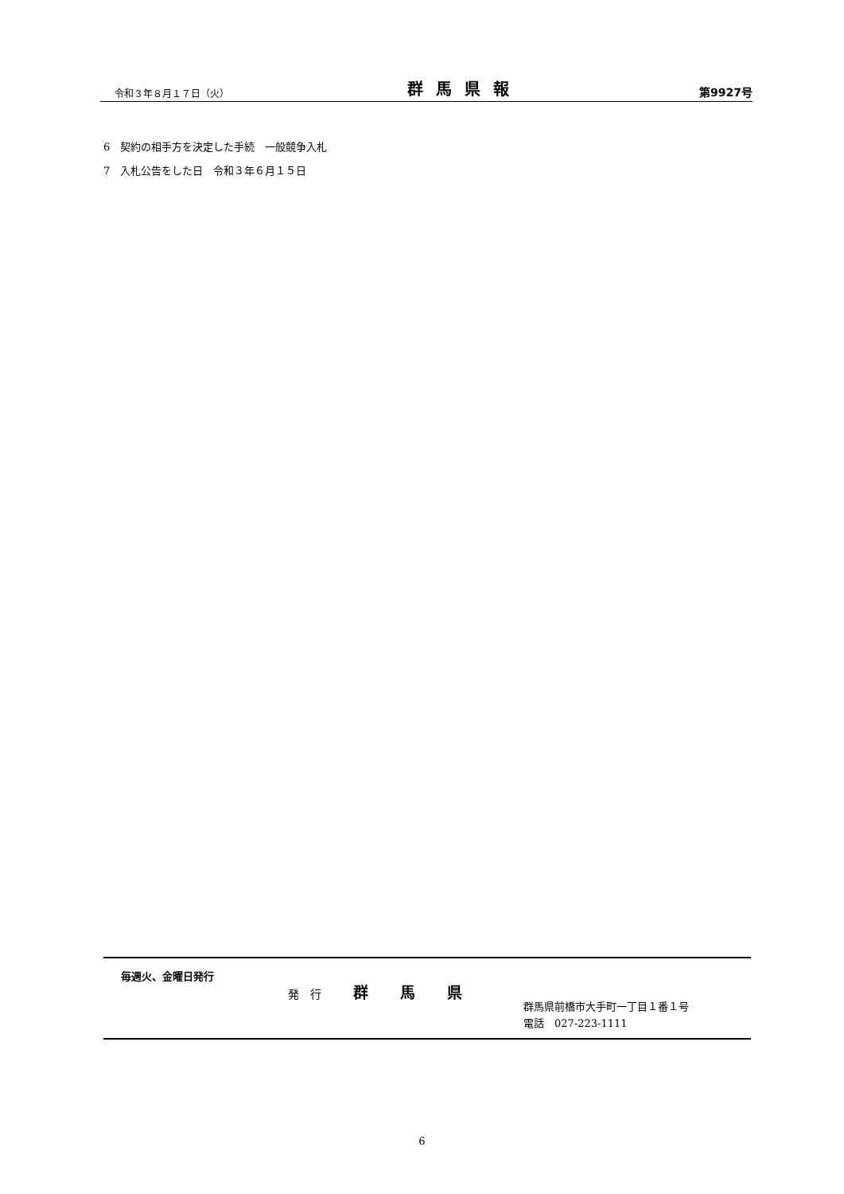令和３年８月１７日（火） 群馬県報 第9927号
6　契約の相手方を決定した手続　一般競争入札
7　入札公告をした日　令和３年６月１５日
毎週火、金曜日発行
発　行 群馬県
群馬県前橋市大手町一丁目１番１号
電話　027-223-1111
6